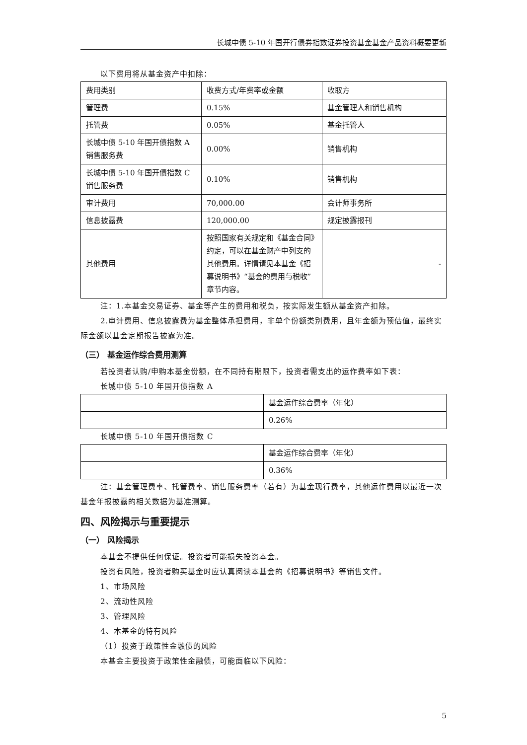长城中债 5-10 年国开行债券指数证券投资基金基金产品资料概要更新
以下费用将从基金资产中扣除：
| 费用类别 | 收费方式/年费率或金额 | 收取方 |
| 管理费 | 0.15% | 基金管理人和销售机构 |
| 托管费 | 0.05% | 基金托管人 |
| 长城中债 5-10 年国开债指数 A 销售服务费 | 0.00% | 销售机构 |
| 长城中债 5-10 年国开债指数 C 销售服务费 | 0.10% | 销售机构 |
| 审计费用 | 70,000.00 | 会计师事务所 |
| 信息披露费 | 120,000.00 | 规定披露报刊 |
| 其他费用 | 按照国家有关规定和《基金合同》约定，可以在基金财产中列支的其他费用。详情请见本基金《招募说明书》“基金的费用与税收”章节内容。 | - |
注：1.本基金交易证券、基金等产生的费用和税负，按实际发生额从基金资产扣除。
2.审计费用、信息披露费为基金整体承担费用，非单个份额类别费用，且年金额为预估值，最终实际金额以基金定期报告披露为准。
（三） 基金运作综合费用测算
若投资者认购/申购本基金份额，在不同持有期限下，投资者需支出的运作费率如下表：
长城中债 5-10 年国开债指数 A
| | 基金运作综合费率（年化） |
| | 0.26% |
长城中债 5-10 年国开债指数 C
| | 基金运作综合费率（年化） |
| | 0.36% |
注：基金管理费率、托管费率、销售服务费率（若有）为基金现行费率，其他运作费用以最近一次基金年报披露的相关数据为基准测算。
四、风险揭示与重要提示
（一） 风险揭示
本基金不提供任何保证。投资者可能损失投资本金。
投资有风险，投资者购买基金时应认真阅读本基金的《招募说明书》等销售文件。
1、市场风险
2、流动性风险
3、管理风险
4、本基金的特有风险
（1）投资于政策性金融债的风险
本基金主要投资于政策性金融债，可能面临以下风险：
5